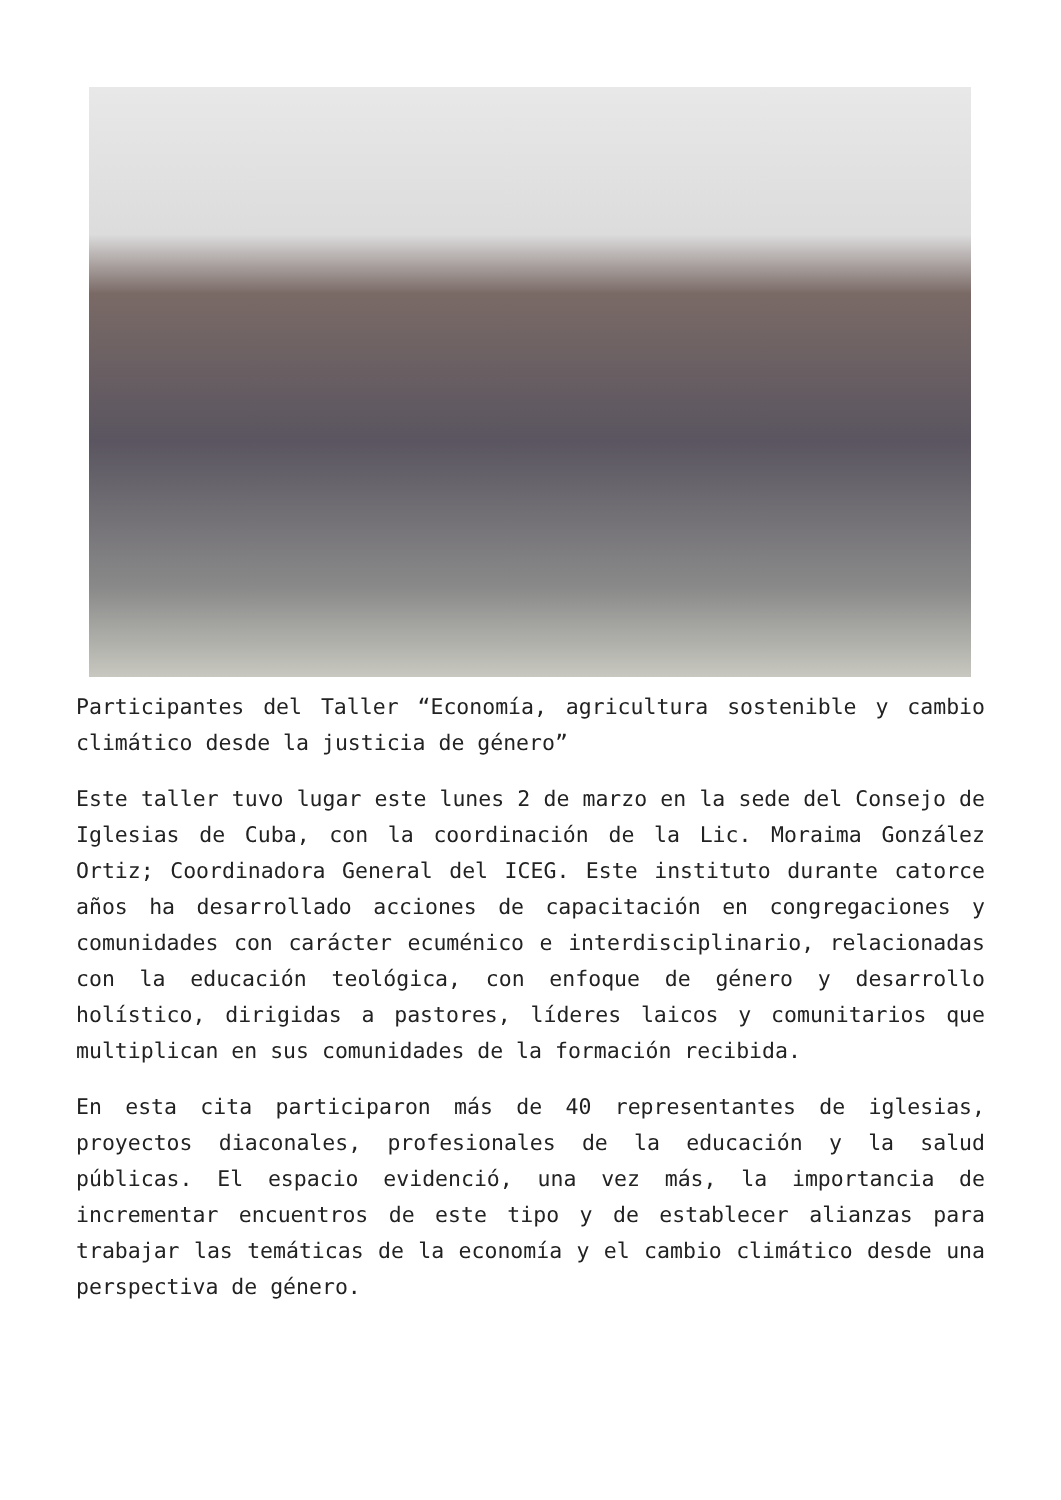Participantes del Taller “Economía, agricultura sostenible y cambio climático desde la justicia de género”
Este taller tuvo lugar este lunes 2 de marzo en la sede del Consejo de Iglesias de Cuba, con la coordinación de la Lic. Moraima González Ortiz; Coordinadora General del ICEG. Este instituto durante catorce años ha desarrollado acciones de capacitación en congregaciones y comunidades con carácter ecuménico e interdisciplinario, relacionadas con la educación teológica, con enfoque de género y desarrollo holístico, dirigidas a pastores, líderes laicos y comunitarios que multiplican en sus comunidades de la formación recibida.
En esta cita participaron más de 40 representantes de iglesias, proyectos diaconales, profesionales de la educación y la salud públicas. El espacio evidenció, una vez más, la importancia de incrementar encuentros de este tipo y de establecer alianzas para trabajar las temáticas de la economía y el cambio climático desde una perspectiva de género.